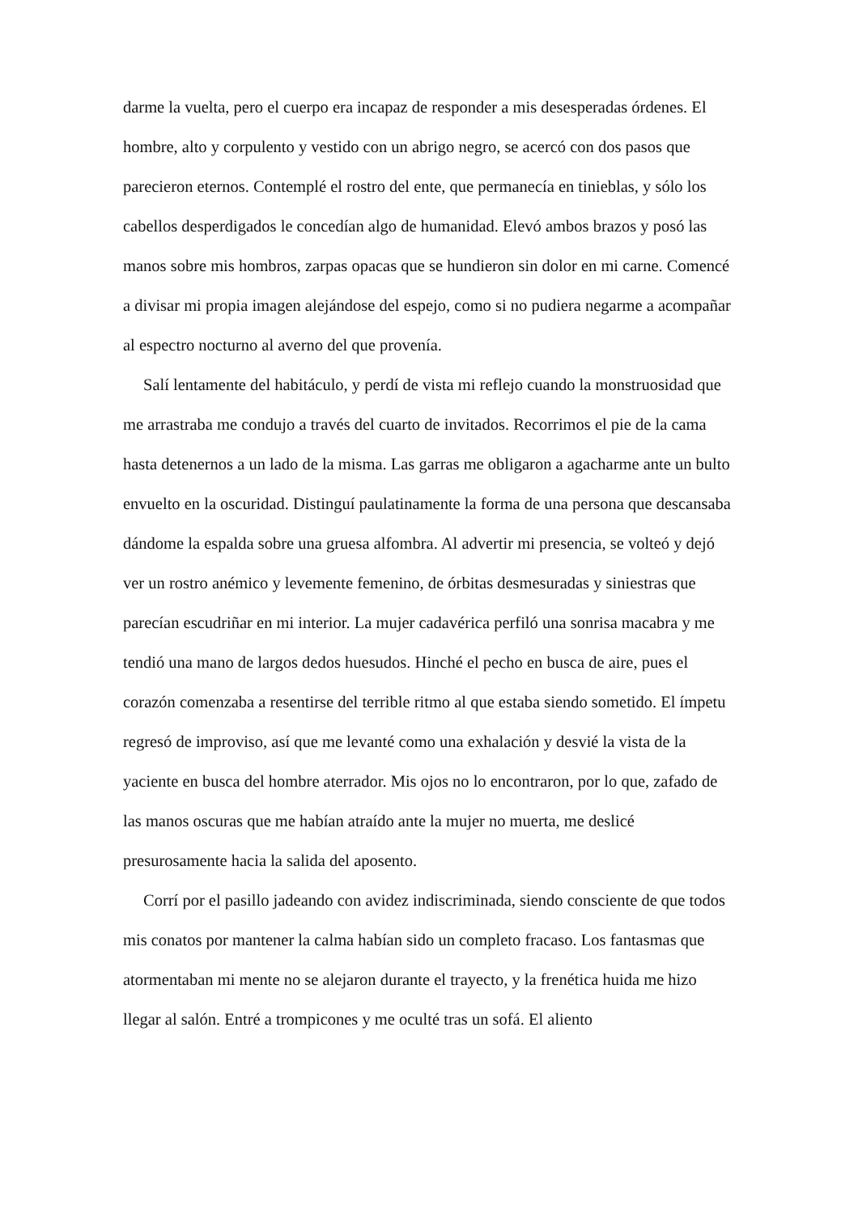darme la vuelta, pero el cuerpo era incapaz de responder a mis desesperadas órdenes. El hombre, alto y corpulento y vestido con un abrigo negro, se acercó con dos pasos que parecieron eternos. Contemplé el rostro del ente, que permanecía en tinieblas, y sólo los cabellos desperdigados le concedían algo de humanidad. Elevó ambos brazos y posó las manos sobre mis hombros, zarpas opacas que se hundieron sin dolor en mi carne. Comencé a divisar mi propia imagen alejándose del espejo, como si no pudiera negarme a acompañar al espectro nocturno al averno del que provenía.
Salí lentamente del habitáculo, y perdí de vista mi reflejo cuando la monstruosidad que me arrastraba me condujo a través del cuarto de invitados. Recorrimos el pie de la cama hasta detenernos a un lado de la misma. Las garras me obligaron a agacharme ante un bulto envuelto en la oscuridad. Distinguí paulatinamente la forma de una persona que descansaba dándome la espalda sobre una gruesa alfombra. Al advertir mi presencia, se volteó y dejó ver un rostro anémico y levemente femenino, de órbitas desmesuradas y siniestras que parecían escudriñar en mi interior. La mujer cadavérica perfiló una sonrisa macabra y me tendió una mano de largos dedos huesudos. Hinché el pecho en busca de aire, pues el corazón comenzaba a resentirse del terrible ritmo al que estaba siendo sometido. El ímpetu regresó de improviso, así que me levanté como una exhalación y desvié la vista de la yaciente en busca del hombre aterrador. Mis ojos no lo encontraron, por lo que, zafado de las manos oscuras que me habían atraído ante la mujer no muerta, me deslicé presurosamente hacia la salida del aposento.
Corrí por el pasillo jadeando con avidez indiscriminada, siendo consciente de que todos mis conatos por mantener la calma habían sido un completo fracaso. Los fantasmas que atormentaban mi mente no se alejaron durante el trayecto, y la frenética huida me hizo llegar al salón. Entré a trompicones y me oculté tras un sofá. El aliento